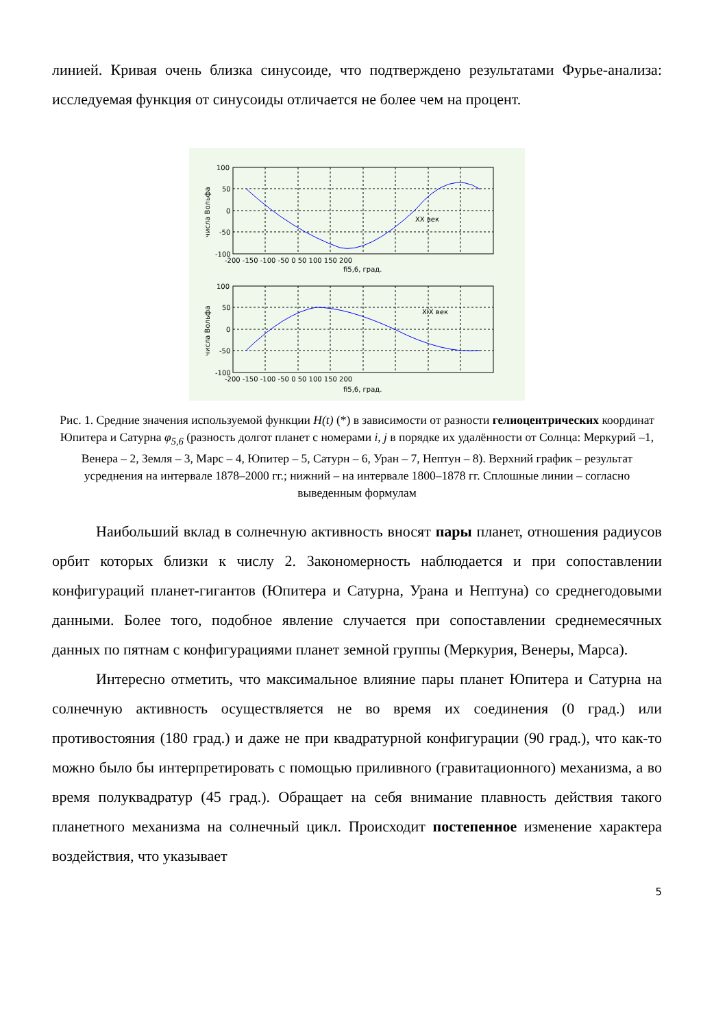линией. Кривая очень близка синусоиде, что подтверждено результатами Фурье-анализа: исследуемая функция от синусоиды отличается не более чем на процент.
100
50
0
-50
-100
-200 -150 -100 -50 0 50 100 150 200
fi5,6, град.
XX век
100
50
0
-50
-100
-200 -150 -100 -50 0 50 100 150 200
fi5,6, град.
XIX век
числа Вольфа
числа Вольфа
Рис. 1. Средние значения используемой функции H(t) (*) в зависимости от разности гелиоцентрических координат Юпитера и Сатурна φ<sub>5,6</sub> (разность долгот планет с номерами i, j в порядке их удалённости от Солнца: Меркурий –1, Венера – 2, Земля – 3, Марс – 4, Юпитер – 5, Сатурн – 6, Уран – 7, Нептун – 8). Верхний график – результат усреднения на интервале 1878–2000 гг.; нижний – на интервале 1800–1878 гг. Сплошные линии – согласно выведенным формулам
Наибольший вклад в солнечную активность вносят пары планет, отношения радиусов орбит которых близки к числу 2. Закономерность наблюдается и при сопоставлении конфигураций планет-гигантов (Юпитера и Сатурна, Урана и Нептуна) со среднегодовыми данными. Более того, подобное явление случается при сопоставлении среднемесячных данных по пятнам с конфигурациями планет земной группы (Меркурия, Венеры, Марса).
Интересно отметить, что максимальное влияние пары планет Юпитера и Сатурна на солнечную активность осуществляется не во время их соединения (0 град.) или противостояния (180 град.) и даже не при квадратурной конфигурации (90 град.), что как-то можно было бы интерпретировать с помощью приливного (гравитационного) механизма, а во время полуквадратур (45 град.). Обращает на себя внимание плавность действия такого планетного механизма на солнечный цикл. Происходит постепенное изменение характера воздействия, что указывает
5